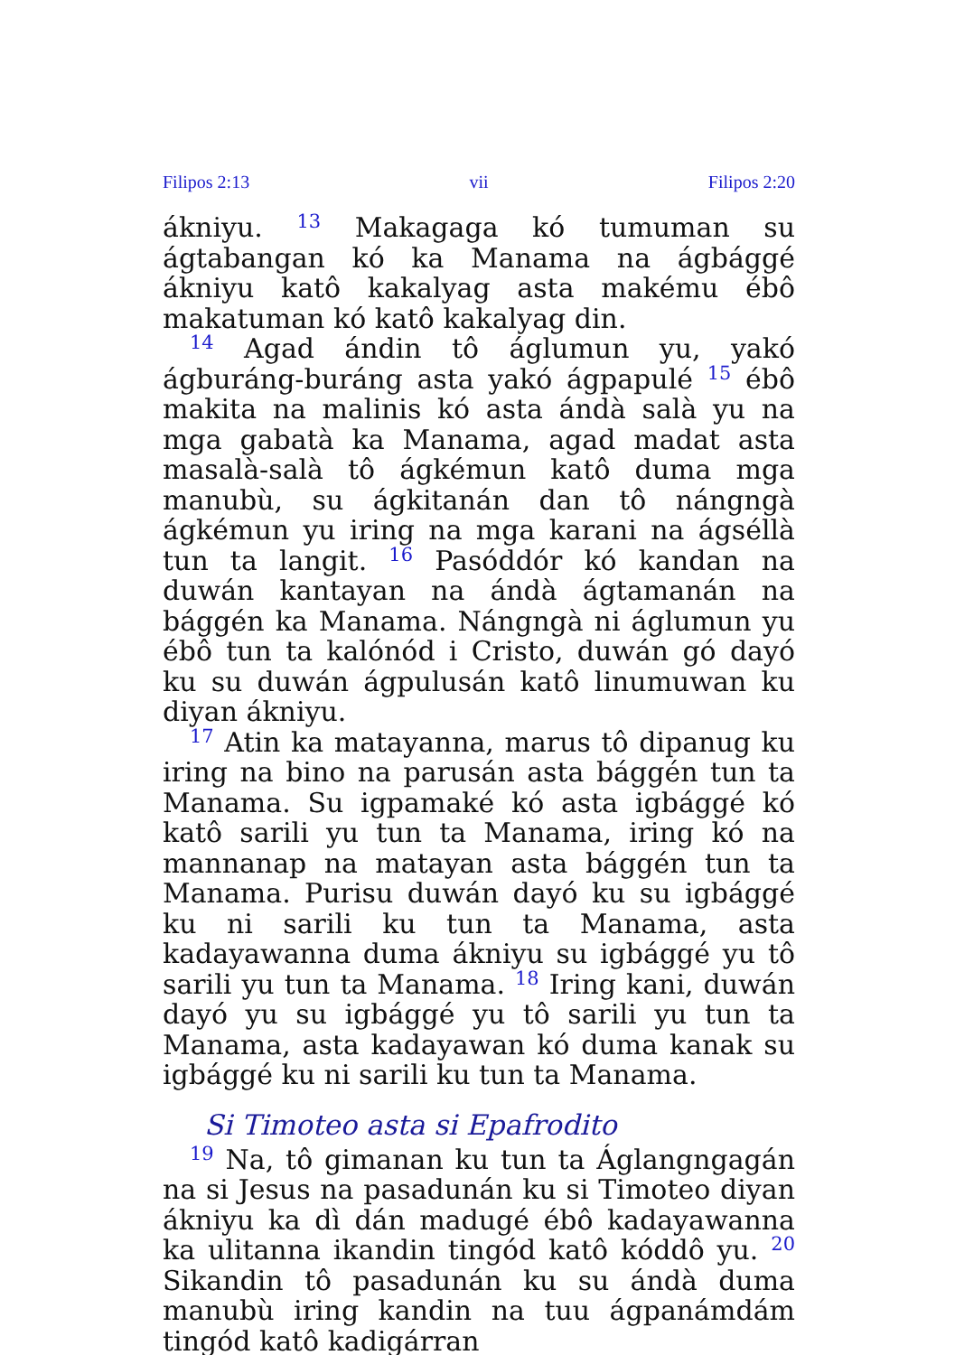Filipos 2:13 vii Filipos 2:20
ákniyu. <sup>13</sup> Makagaga kó tumuman su ágtabangan kó ka Manama na ágbággé ákniyu katô kakalyag asta makému ébô makatuman kó katô kakalyag din.
<sup>14</sup> Agad ándin tô áglumun yu, yakó ágburáng-buráng asta yakó ágpapulé <sup>15</sup> ébô makita na malinis kó asta ándà salà yu na mga gabatà ka Manama, agad madat asta masalà-salà tô ágkémun katô duma mga manubù, su ágkitanán dan tô nángngà ágkémun yu iring na mga karani na ágséllà tun ta langit. <sup>16</sup> Pasóddór kó kandan na duwán kantayan na ándà ágtamanán na bággén ka Manama. Nángngà ni áglumun yu ébô tun ta kalónód i Cristo, duwán gó dayó ku su duwán ágpulusán katô linumuwan ku diyan ákniyu.
<sup>17</sup> Atin ka matayanna, marus tô dipanug ku iring na bino na parusán asta bággén tun ta Manama. Su igpamaké kó asta igbággé kó katô sarili yu tun ta Manama, iring kó na mannanap na matayan asta bággén tun ta Manama. Purisu duwán dayó ku su igbággé ku ni sarili ku tun ta Manama, asta kadayawanna duma ákniyu su igbággé yu tô sarili yu tun ta Manama. <sup>18</sup> Iring kani, duwán dayó yu su igbággé yu tô sarili yu tun ta Manama, asta kadayawan kó duma kanak su igbággé ku ni sarili ku tun ta Manama.
Si Timoteo asta si Epafrodito
<sup>19</sup> Na, tô gimanan ku tun ta Áglangngagán na si Jesus na pasadunán ku si Timoteo diyan ákniyu ka dì dán madugé ébô kadayawanna ka ulitanna ikandin tingód katô kóddô yu. <sup>20</sup> Sikandin tô pasadunán ku su ándà duma manubù iring kandin na tuu ágpanámdám tingód katô kadigárran